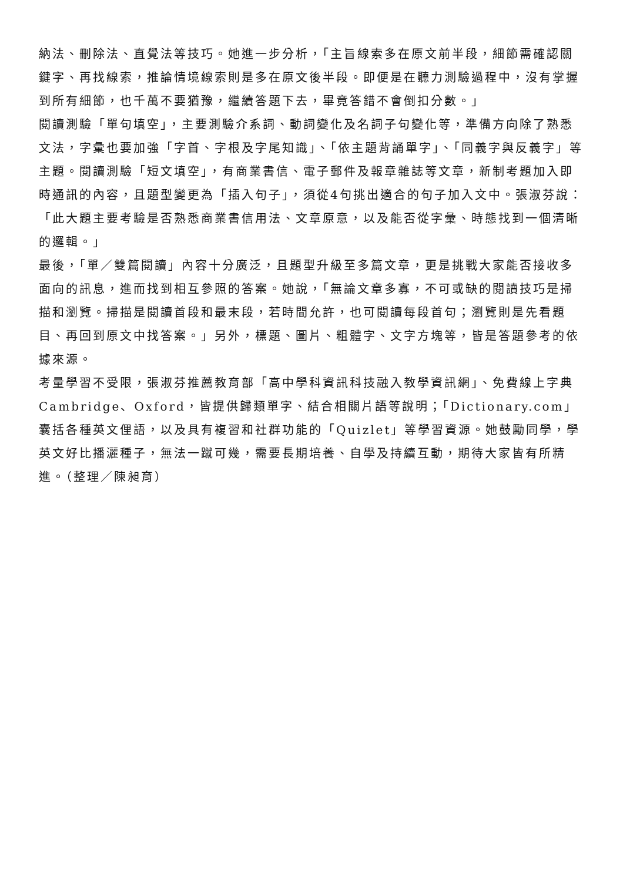納法、刪除法、直覺法等技巧。她進一步分析，「主旨線索多在原文前半段，細節需確認關鍵字、再找線索，推論情境線索則是多在原文後半段。即便是在聽力測驗過程中，沒有掌握到所有細節，也千萬不要猶豫，繼續答題下去，畢竟答錯不會倒扣分數。」
閱讀測驗「單句填空」，主要測驗介系詞、動詞變化及名詞子句變化等，準備方向除了熟悉文法，字彙也要加強「字首、字根及字尾知識」、「依主題背誦單字」、「同義字與反義字」等主題。閱讀測驗「短文填空」，有商業書信、電子郵件及報章雜誌等文章，新制考題加入即時通訊的內容，且題型變更為「插入句子」，須從4句挑出適合的句子加入文中。張淑芬說：「此大題主要考驗是否熟悉商業書信用法、文章原意，以及能否從字彙、時態找到一個清晰的邏輯。」
最後，「單／雙篇閱讀」內容十分廣泛，且題型升級至多篇文章，更是挑戰大家能否接收多面向的訊息，進而找到相互參照的答案。她說，「無論文章多寡，不可或缺的閱讀技巧是掃描和瀏覽。掃描是閱讀首段和最末段，若時間允許，也可閱讀每段首句；瀏覽則是先看題目、再回到原文中找答案。」另外，標題、圖片、粗體字、文字方塊等，皆是答題參考的依據來源。
考量學習不受限，張淑芬推薦教育部「高中學科資訊科技融入教學資訊網」、免費線上字典Cambridge、Oxford，皆提供歸類單字、結合相關片語等說明；「Dictionary.com」囊括各種英文俚語，以及具有複習和社群功能的「Quizlet」等學習資源。她鼓勵同學，學英文好比播灑種子，無法一蹴可幾，需要長期培養、自學及持續互動，期待大家皆有所精進。（整理／陳昶育）